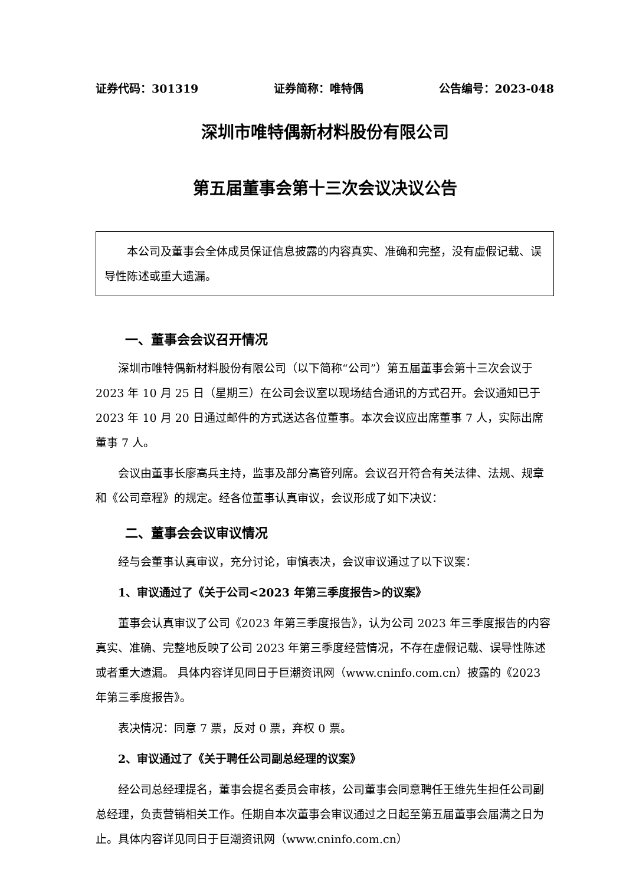证券代码：301319 证券简称：唯特偶 公告编号：2023-048
深圳市唯特偶新材料股份有限公司
第五届董事会第十三次会议决议公告
本公司及董事会全体成员保证信息披露的内容真实、准确和完整，没有虚假记载、误导性陈述或重大遗漏。
一、董事会会议召开情况
深圳市唯特偶新材料股份有限公司（以下简称“公司”）第五届董事会第十三次会议于 2023 年 10 月 25 日（星期三）在公司会议室以现场结合通讯的方式召开。会议通知已于 2023 年 10 月 20 日通过邮件的方式送达各位董事。本次会议应出席董事 7 人，实际出席董事 7 人。
会议由董事长廖高兵主持，监事及部分高管列席。会议召开符合有关法律、法规、规章和《公司章程》的规定。经各位董事认真审议，会议形成了如下决议：
二、董事会会议审议情况
经与会董事认真审议，充分讨论，审慎表决，会议审议通过了以下议案：
1、审议通过了《关于公司<2023 年第三季度报告>的议案》
董事会认真审议了公司《2023 年第三季度报告》，认为公司 2023 年三季度报告的内容真实、准确、完整地反映了公司 2023 年第三季度经营情况，不存在虚假记载、误导性陈述或者重大遗漏。 具体内容详见同日于巨潮资讯网（www.cninfo.com.cn）披露的《2023 年第三季度报告》。
表决情况：同意 7 票，反对 0 票，弃权 0 票。
2、审议通过了《关于聘任公司副总经理的议案》
经公司总经理提名，董事会提名委员会审核，公司董事会同意聘任王维先生担任公司副总经理，负责营销相关工作。任期自本次董事会审议通过之日起至第五届董事会届满之日为止。具体内容详见同日于巨潮资讯网（www.cninfo.com.cn）